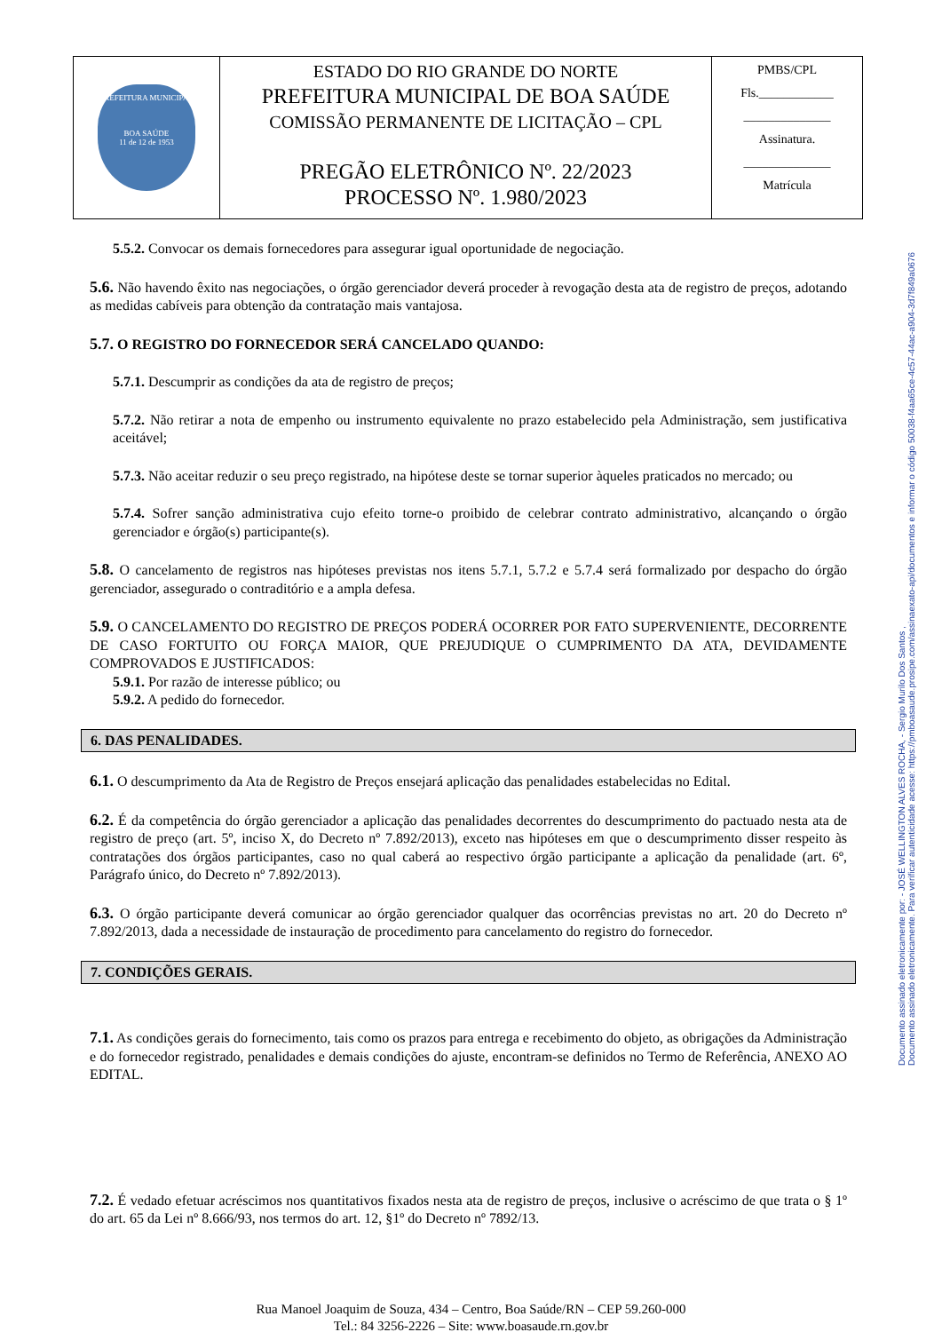| PREFEITURA MUNICIPAL BOA SAÚDE 11 de 12 de 1953 | ESTADO DO RIO GRANDE DO NORTE PREFEITURA MUNICIPAL DE BOA SAÚDE COMISSÃO PERMANENTE DE LICITAÇÃO – CPL PREGÃO ELETRÔNICO Nº. 22/2023 PROCESSO Nº. 1.980/2023 | PMBS/CPL Fls.____________ ______________ Assinatura. ______________ Matrícula |
Documento assinado eletronicamente por: - JOSÉ WELLINGTON ALVES ROCHA, - Sergio Murilo Dos Santos ,
Documento assinado eletronicamente. Para verificar autenticidade acesse: https://pmboasaude.prosipe.com/assinaexato-api/documentos e informar o código 50038-f4aa65ce-4c57-44ac-a904-3d7f849a0676
5.5.2. Convocar os demais fornecedores para assegurar igual oportunidade de negociação.
5.6. Não havendo êxito nas negociações, o órgão gerenciador deverá proceder à revogação desta ata de registro de preços, adotando as medidas cabíveis para obtenção da contratação mais vantajosa.
5.7. O REGISTRO DO FORNECEDOR SERÁ CANCELADO QUANDO:
5.7.1. Descumprir as condições da ata de registro de preços;
5.7.2. Não retirar a nota de empenho ou instrumento equivalente no prazo estabelecido pela Administração, sem justificativa aceitável;
5.7.3. Não aceitar reduzir o seu preço registrado, na hipótese deste se tornar superior àqueles praticados no mercado; ou
5.7.4. Sofrer sanção administrativa cujo efeito torne-o proibido de celebrar contrato administrativo, alcançando o órgão gerenciador e órgão(s) participante(s).
5.8. O cancelamento de registros nas hipóteses previstas nos itens 5.7.1, 5.7.2 e 5.7.4 será formalizado por despacho do órgão gerenciador, assegurado o contraditório e a ampla defesa.
5.9. O CANCELAMENTO DO REGISTRO DE PREÇOS PODERÁ OCORRER POR FATO SUPERVENIENTE, DECORRENTE DE CASO FORTUITO OU FORÇA MAIOR, QUE PREJUDIQUE O CUMPRIMENTO DA ATA, DEVIDAMENTE COMPROVADOS E JUSTIFICADOS:
5.9.1. Por razão de interesse público; ou
5.9.2. A pedido do fornecedor.
6. DAS PENALIDADES.
6.1. O descumprimento da Ata de Registro de Preços ensejará aplicação das penalidades estabelecidas no Edital.
6.2. É da competência do órgão gerenciador a aplicação das penalidades decorrentes do descumprimento do pactuado nesta ata de registro de preço (art. 5º, inciso X, do Decreto nº 7.892/2013), exceto nas hipóteses em que o descumprimento disser respeito às contratações dos órgãos participantes, caso no qual caberá ao respectivo órgão participante a aplicação da penalidade (art. 6º, Parágrafo único, do Decreto nº 7.892/2013).
6.3. O órgão participante deverá comunicar ao órgão gerenciador qualquer das ocorrências previstas no art. 20 do Decreto nº 7.892/2013, dada a necessidade de instauração de procedimento para cancelamento do registro do fornecedor.
7. CONDIÇÕES GERAIS.
7.1. As condições gerais do fornecimento, tais como os prazos para entrega e recebimento do objeto, as obrigações da Administração e do fornecedor registrado, penalidades e demais condições do ajuste, encontram-se definidos no Termo de Referência, ANEXO AO EDITAL.
7.2. É vedado efetuar acréscimos nos quantitativos fixados nesta ata de registro de preços, inclusive o acréscimo de que trata o § 1º do art. 65 da Lei nº 8.666/93, nos termos do art. 12, §1º do Decreto nº 7892/13.
Rua Manoel Joaquim de Souza, 434 – Centro, Boa Saúde/RN – CEP 59.260-000
Tel.: 84 3256-2226 – Site: www.boasaude.rn.gov.br